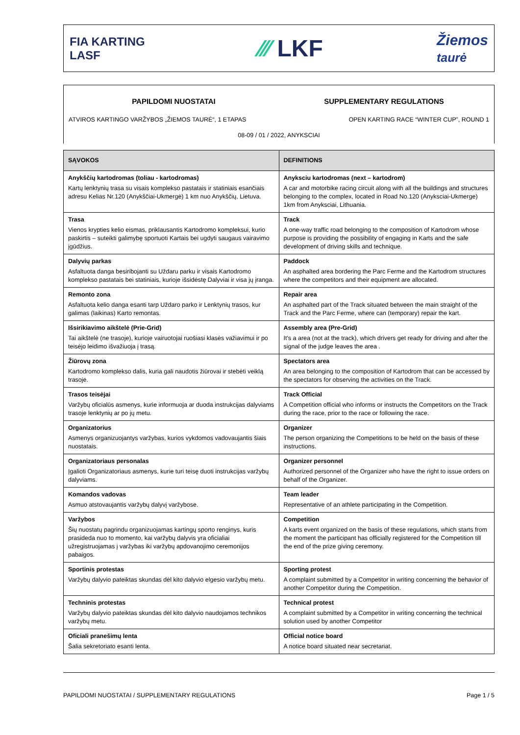FIA KARTING
LASF
⁄⁄⁄ LKF
Žiemos
taurė
PAPILDOMI NUOSTATAI SUPPLEMENTARY REGULATIONS
ATVIROS KARTINGO VARŽYBOS „ŽIEMOS TAURĖ“, 1 ETAPAS
OPEN KARTING RACE “WINTER CUP”, ROUND 1
08-09 / 01 / 2022, ANYKSCIAI
| SĄVOKOS | DEFINITIONS |
| --- | --- |
| Anykščių kartodromas (toliau - kartodromas) Kartų lenktynių trasa su visais komplekso pastatais ir statiniais esančiais adresu Kelias Nr.120 (Anykščiai-Ukmergė) 1 km nuo Anykščių, Lietuva. | Anyksciu kartodromas (next – kartodrom) A car and motorbike racing circuit along with all the buildings and structures belonging to the complex, located in Road No.120 (Anyksciai-Ukmerge) 1km from Anyksciai, Lithuania. |
| Trasa Vienos krypties kelio eismas, priklausantis Kartodromo kompleksui, kurio paskirtis – suteikti galimybę sportuoti Kartais bei ugdyti saugaus vairavimo įgūdžius. | Track A one-way traffic road belonging to the composition of Kartodrom whose purpose is providing the possibility of engaging in Karts and the safe development of driving skills and technique. |
| Dalyvių parkas Asfaltuota danga besiribojanti su Uždaru parku ir visais Kartodromo komplekso pastatais bei statiniais, kurioje išsidėstę Dalyviai ir visa jų įranga. | Paddock An asphalted area bordering the Parc Ferme and the Kartodrom structures where the competitors and their equipment are allocated. |
| Remonto zona Asfaltuota kelio danga esanti tarp Uždaro parko ir Lenktynių trasos, kur galimas (laikinas) Karto remontas. | Repair area An asphalted part of the Track situated between the main straight of the Track and the Parc Ferme, where can (temporary) repair the kart. |
| Išsirikiavimo aikštelė (Prie-Grid) Tai aikštelė (ne trasoje), kurioje vairuotojai ruošiasi klasės važiavimui ir po teisėjo leidimo išvažiuoja į trasą. | Assembly area (Pre-Grid) It's a area (not at the track), which drivers get ready for driving and after the signal of the judge leaves the area . |
| Žiūrovų zona Kartodromo komplekso dalis, kuria gali naudotis žiūrovai ir stebėti veiklą trasoje. | Spectators area An area belonging to the composition of Kartodrom that can be accessed by the spectators for observing the activities on the Track. |
| Trasos teisėjai Varžybų oficialūs asmenys, kurie informuoja ar duoda instrukcijas dalyviams trasoje lenktynių ar po jų metu. | Track Official A Competition official who informs or instructs the Competitors on the Track during the race, prior to the race or following the race. |
| Organizatorius Asmenys organizuojantys varžybas, kurios vykdomos vadovaujantis šiais nuostatais. | Organizer The person organizing the Competitions to be held on the basis of these instructions. |
| Organizatoriaus personalas Įgalioti Organizatoriaus asmenys, kurie turi teisę duoti instrukcijas varžybų dalyviams. | Organizer personnel Authorized personnel of the Organizer who have the right to issue orders on behalf of the Organizer. |
| Komandos vadovas Asmuo atstovaujantis varžybų dalyvį varžybose. | Team leader Representative of an athlete participating in the Competition. |
| Varžybos Šių nuostatų pagrindu organizuojamas kartingų sporto renginys, kuris prasideda nuo to momento, kai varžybų dalyvis yra oficialiai užregistruojamas į varžybas iki varžybų apdovanojimo ceremonijos pabaigos. | Competition A karts event organized on the basis of these regulations, which starts from the moment the participant has officially registered for the Competition till the end of the prize giving ceremony. |
| Sportinis protestas Varžybų dalyvio pateiktas skundas dėl kito dalyvio elgesio varžybų metu. | Sporting protest A complaint submitted by a Competitor in writing concerning the behavior of another Competitor during the Competition. |
| Techninis protestas Varžybų dalyvio pateiktas skundas dėl kito dalyvio naudojamos technikos varžybų metu. | Technical protest A complaint submitted by a Competitor in writing concerning the technical solution used by another Competitor |
| Oficiali pranešimų lenta Šalia sekretoriato esanti lenta. | Official notice board A notice board situated near secretariat. |
PAPILDOMI NUOSTATAI / SUPPLEMENTARY REGULATIONS Page 1 / 5